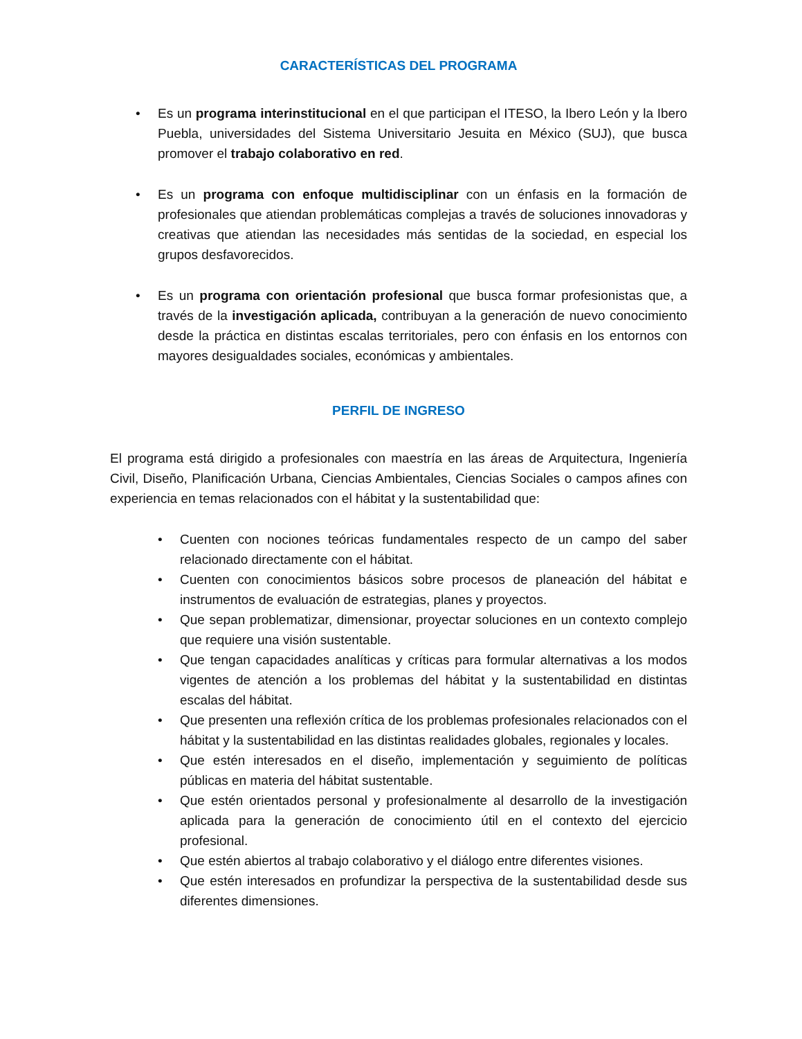CARACTERÍSTICAS DEL PROGRAMA
• Es un programa interinstitucional en el que participan el ITESO, la Ibero León y la Ibero Puebla, universidades del Sistema Universitario Jesuita en México (SUJ), que busca promover el trabajo colaborativo en red.
• Es un programa con enfoque multidisciplinar con un énfasis en la formación de profesionales que atiendan problemáticas complejas a través de soluciones innovadoras y creativas que atiendan las necesidades más sentidas de la sociedad, en especial los grupos desfavorecidos.
• Es un programa con orientación profesional que busca formar profesionistas que, a través de la investigación aplicada, contribuyan a la generación de nuevo conocimiento desde la práctica en distintas escalas territoriales, pero con énfasis en los entornos con mayores desigualdades sociales, económicas y ambientales.
PERFIL DE INGRESO
El programa está dirigido a profesionales con maestría en las áreas de Arquitectura, Ingeniería Civil, Diseño, Planificación Urbana, Ciencias Ambientales, Ciencias Sociales o campos afines con experiencia en temas relacionados con el hábitat y la sustentabilidad que:
• Cuenten con nociones teóricas fundamentales respecto de un campo del saber relacionado directamente con el hábitat.
• Cuenten con conocimientos básicos sobre procesos de planeación del hábitat e instrumentos de evaluación de estrategias, planes y proyectos.
• Que sepan problematizar, dimensionar, proyectar soluciones en un contexto complejo que requiere una visión sustentable.
• Que tengan capacidades analíticas y críticas para formular alternativas a los modos vigentes de atención a los problemas del hábitat y la sustentabilidad en distintas escalas del hábitat.
• Que presenten una reflexión crítica de los problemas profesionales relacionados con el hábitat y la sustentabilidad en las distintas realidades globales, regionales y locales.
• Que estén interesados en el diseño, implementación y seguimiento de políticas públicas en materia del hábitat sustentable.
• Que estén orientados personal y profesionalmente al desarrollo de la investigación aplicada para la generación de conocimiento útil en el contexto del ejercicio profesional.
• Que estén abiertos al trabajo colaborativo y el diálogo entre diferentes visiones.
• Que estén interesados en profundizar la perspectiva de la sustentabilidad desde sus diferentes dimensiones.